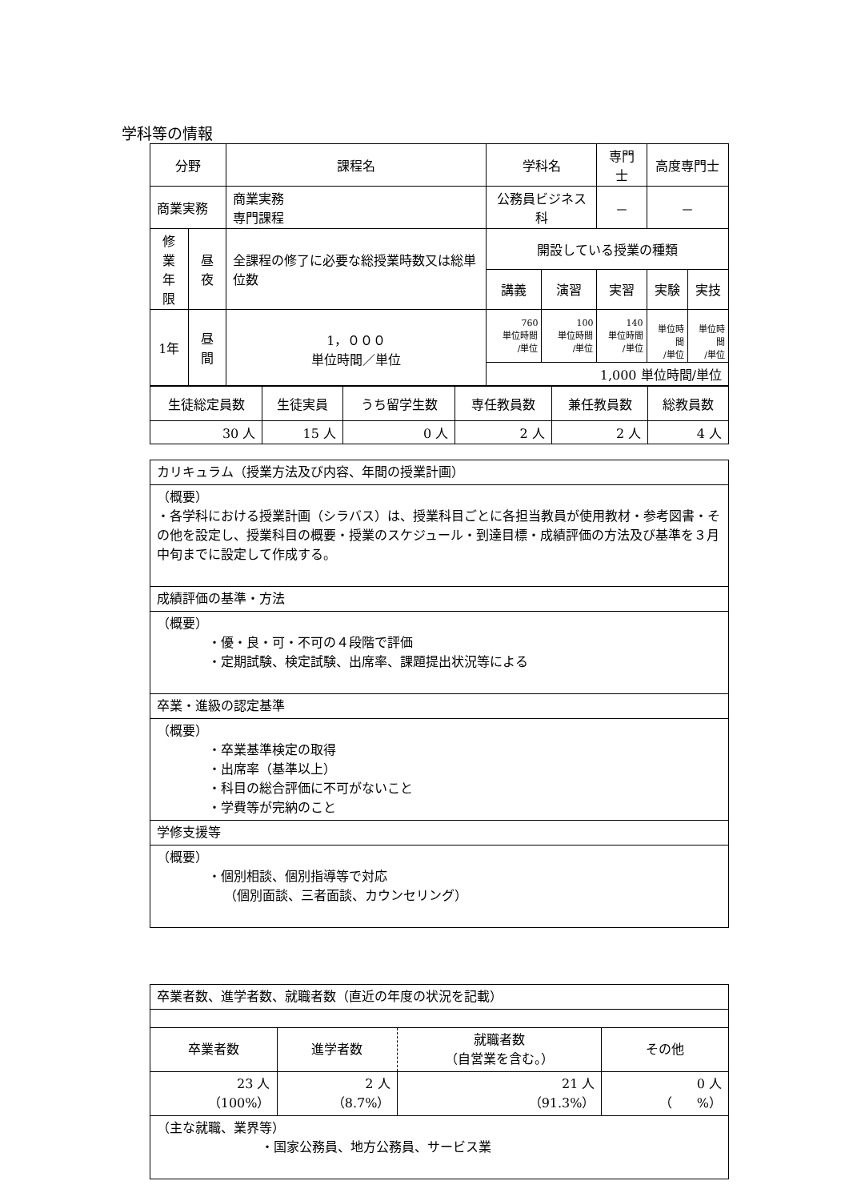学科等の情報
| 分野 | | 課程名 | 学科名 | | 専門士 | 高度専門士 | |
| --- | --- | --- | --- | --- | --- | --- | --- |
| 商業実務 | | 商業実務 専門課程 | 公務員ビジネス科 | | － | － | |
| 修業 年限 | 昼夜 | 全課程の修了に必要な総授業時数又は総単位数 | 開設している授業の種類 | | | | |
| | | | 講義 | 演習 | 実習 | 実験 | 実技 |
| 1年 | 昼間 | 1，０００ 単位時間／単位 | 760 単位時間 /単位 | 100 単位時間 /単位 | 140 単位時間 /単位 | 単位時間 /単位 | 単位時間 /単位 |
| | | | 1,000 単位時間/単位 | | | | |
| 生徒総定員数 | 生徒実員 | うち留学生数 | 専任教員数 | 兼任教員数 | 総教員数 |
| 30 人 | 15 人 | 0 人 | 2 人 | 2 人 | 4 人 |
| カリキュラム（授業方法及び内容、年間の授業計画） |
| （概要） ・各学科における授業計画（シラバス）は、授業科目ごとに各担当教員が使用教材・参考図書・その他を設定し、授業科目の概要・授業のスケジュール・到達目標・成績評価の方法及び基準を３月中旬までに設定して作成する。 |
| 成績評価の基準・方法 |
| （概要） ・優・良・可・不可の４段階で評価 ・定期試験、検定試験、出席率、課題提出状況等による |
| 卒業・進級の認定基準 |
| （概要） ・卒業基準検定の取得 ・出席率（基準以上） ・科目の総合評価に不可がないこと ・学費等が完納のこと |
| 学修支援等 |
| （概要） ・個別相談、個別指導等で対応 （個別面談、三者面談、カウンセリング） |
| 卒業者数、進学者数、就職者数（直近の年度の状況を記載） | | | |
| 卒業者数 | 進学者数 | 就職者数 （自営業を含む。） | その他 |
| 23 人 （100%） | 2 人 （8.7%） | 21 人 （91.3%） | 0 人 （ %） |
| （主な就職、業界等） ・国家公務員、地方公務員、サービス業 | | | |